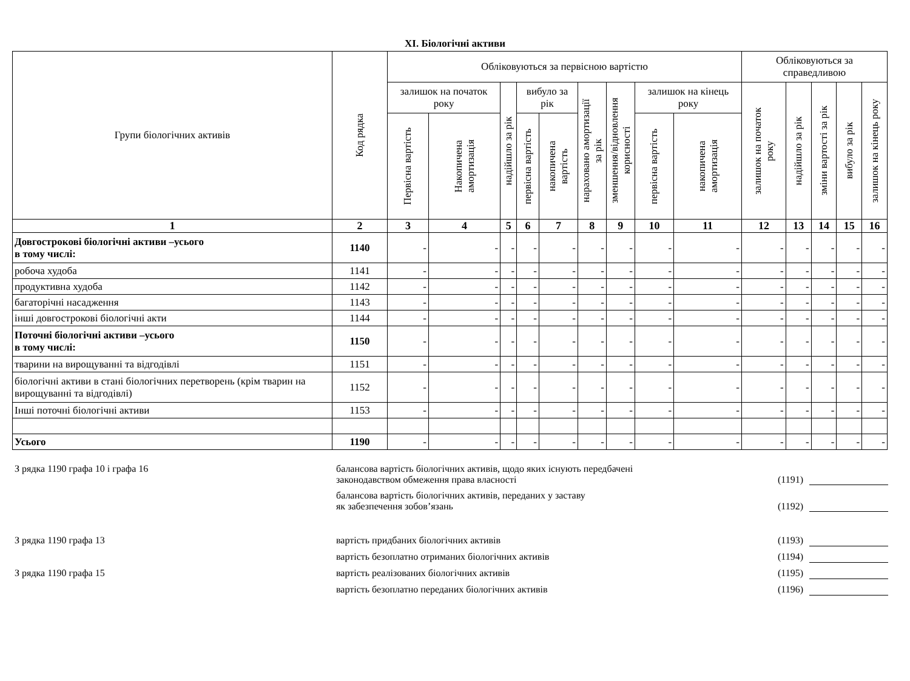XI. Біологічні активи
| Групи біологічних активів | Код рядка | Обліковуються за первісною вартістю | | | | | | | | | Обліковуються за справедливою | | | | |
| --- | --- | --- | --- | --- | --- | --- | --- | --- | --- | --- | --- | --- | --- | --- | --- |
| | | залишок на початок року | | надійшло за рік | вибуло за рік | | нараховано амортизації за рік | зменшення/відновлення корисності | залишок на кінець року | | залишок на початок року | надійшло за рік | зміни вартості за рік | вибуло за рік | залишок на кінець року |
| | | Первісна вартість | Накопичена амортизація | | первісна вартість | накопичена вартість | | | первісна вартість | накопичена амортизація | | | | | |
| 1 | 2 | 3 | 4 | 5 | 6 | 7 | 8 | 9 | 10 | 11 | 12 | 13 | 14 | 15 | 16 |
| Довгострокові біологічні активи –усього в тому числі: | 1140 | - | - | - | - | - | - | - | - | - | - | - | - | - | - |
| робоча худоба | 1141 | - | - | - | - | - | - | - | - | - | - | - | - | - | - |
| продуктивна худоба | 1142 | - | - | - | - | - | - | - | - | - | - | - | - | - | - |
| багаторічні насадження | 1143 | - | - | - | - | - | - | - | - | - | - | - | - | - | - |
| інші довгострокові біологічні акти | 1144 | - | - | - | - | - | - | - | - | - | - | - | - | - | - |
| Поточні біологічні активи –усього в тому числі: | 1150 | - | - | - | - | - | - | - | - | - | - | - | - | - | - |
| тварини на вирощуванні та відгодівлі | 1151 | - | - | - | - | - | - | - | - | - | - | - | - | - | - |
| біологічні активи в стані біологічних перетворень (крім тварин на вирощуванні та відгодівлі) | 1152 | - | - | - | - | - | - | - | - | - | - | - | - | - | - |
| Інші поточні біологічні активи | 1153 | - | - | - | - | - | - | - | - | - | - | - | - | - | - |
| Усього | 1190 | - | - | - | - | - | - | - | - | - | - | - | - | - | - |
З рядка 1190 графа 10 і графа 16
балансова вартість біологічних активів, щодо яких існують передбачені
законодавством обмеження права власності
(1191)
балансова вартість біологічних активів, переданих у заставу
як забезпечення зобов’язань
(1192)
З рядка 1190 графа 13
вартість придбаних біологічних активів
(1193)
вартість безоплатно отриманих біологічних активів
(1194)
З рядка 1190 графа 15
вартість реалізованих біологічних активів
(1195)
вартість безоплатно переданих біологічних активів
(1196)